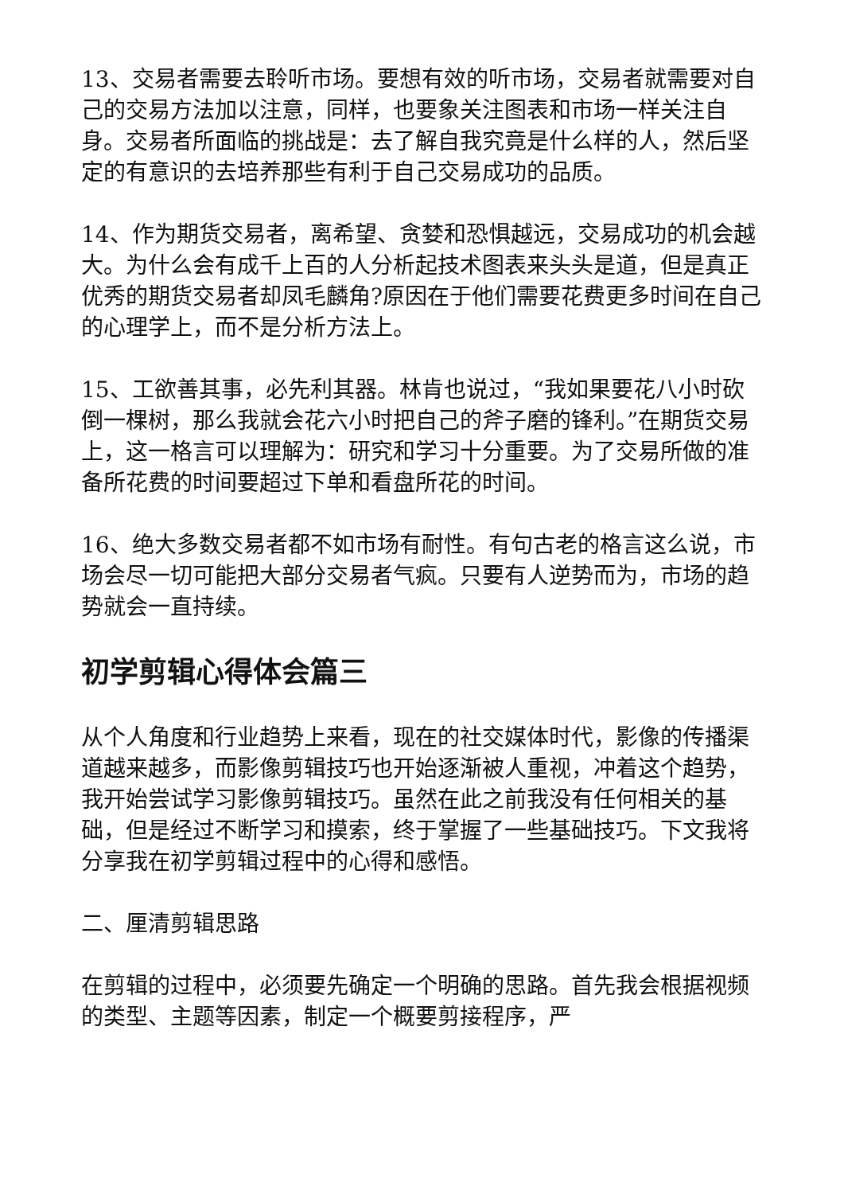13、交易者需要去聆听市场。要想有效的听市场，交易者就需要对自己的交易方法加以注意，同样，也要象关注图表和市场一样关注自身。交易者所面临的挑战是：去了解自我究竟是什么样的人，然后坚定的有意识的去培养那些有利于自己交易成功的品质。
14、作为期货交易者，离希望、贪婪和恐惧越远，交易成功的机会越大。为什么会有成千上百的人分析起技术图表来头头是道，但是真正优秀的期货交易者却凤毛麟角?原因在于他们需要花费更多时间在自己的心理学上，而不是分析方法上。
15、工欲善其事，必先利其器。林肯也说过，“我如果要花八小时砍倒一棵树，那么我就会花六小时把自己的斧子磨的锋利。”在期货交易上，这一格言可以理解为：研究和学习十分重要。为了交易所做的准备所花费的时间要超过下单和看盘所花的时间。
16、绝大多数交易者都不如市场有耐性。有句古老的格言这么说，市场会尽一切可能把大部分交易者气疯。只要有人逆势而为，市场的趋势就会一直持续。
初学剪辑心得体会篇三
从个人角度和行业趋势上来看，现在的社交媒体时代，影像的传播渠道越来越多，而影像剪辑技巧也开始逐渐被人重视，冲着这个趋势，我开始尝试学习影像剪辑技巧。虽然在此之前我没有任何相关的基础，但是经过不断学习和摸索，终于掌握了一些基础技巧。下文我将分享我在初学剪辑过程中的心得和感悟。
二、厘清剪辑思路
在剪辑的过程中，必须要先确定一个明确的思路。首先我会根据视频的类型、主题等因素，制定一个概要剪接程序，严